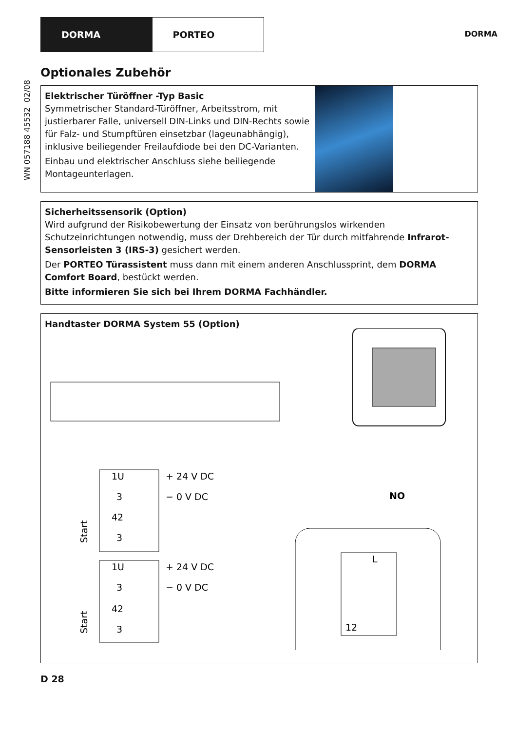DORMA PORTEO
DORMA
WN 057188 45532 02/08
Optionales Zubehör
Elektrischer Türöffner -Typ Basic
Symmetrischer Standard-Türöffner, Arbeitsstrom, mit justierbarer Falle, universell DIN-Links und DIN-Rechts sowie für Falz- und Stumpftüren einsetzbar (lageunabhängig), inklusive beiliegender Freilaufdiode bei den DC-Varianten.
Einbau und elektrischer Anschluss siehe beiliegende Montageunterlagen.
Sicherheitssensorik (Option)
Wird aufgrund der Risikobewertung der Einsatz von berührungslos wirkenden Schutzeinrichtungen notwendig, muss der Drehbereich der Tür durch mitfahrende Infrarot-Sensorleisten 3 (IRS-3) gesichert werden.
Der PORTEO Türassistent muss dann mit einem anderen Anschlussprint, dem DORMA Comfort Board, bestückt werden.
Bitte informieren Sie sich bei Ihrem DORMA Fachhändler.
Handtaster DORMA System 55 (Option)
1U
+ 24 V DC
3
− 0 V DC
42
3
1U
+ 24 V DC
3
− 0 V DC
42
3
Start
Start
NO
L
12
D 28